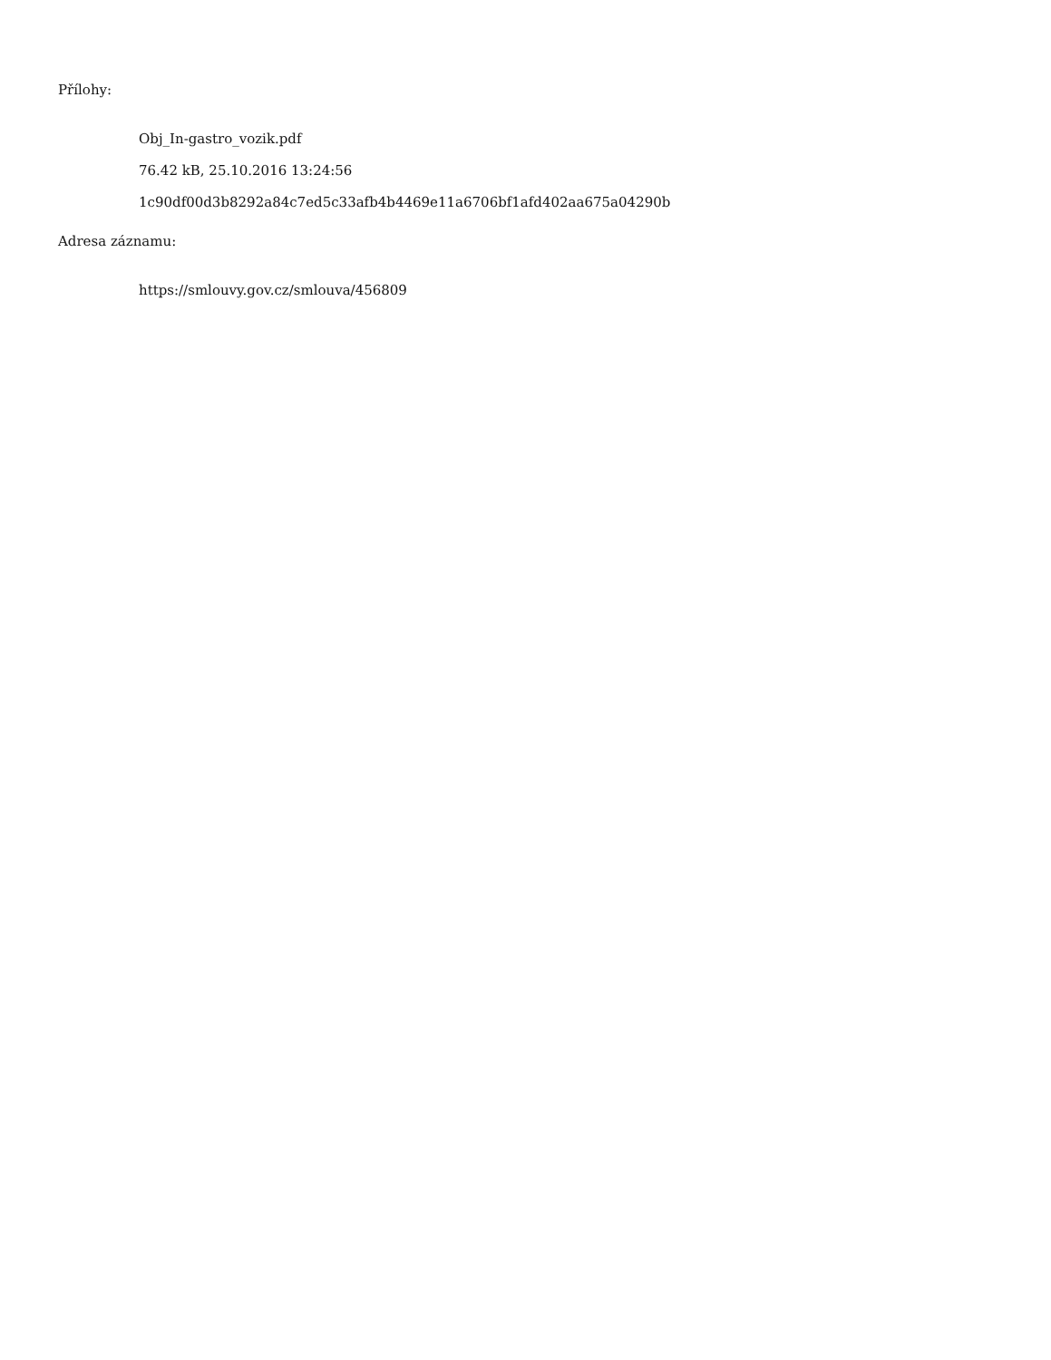Přílohy:
Obj_In-gastro_vozik.pdf
76.42 kB, 25.10.2016 13:24:56
1c90df00d3b8292a84c7ed5c33afb4b4469e11a6706bf1afd402aa675a04290b
Adresa záznamu:
https://smlouvy.gov.cz/smlouva/456809